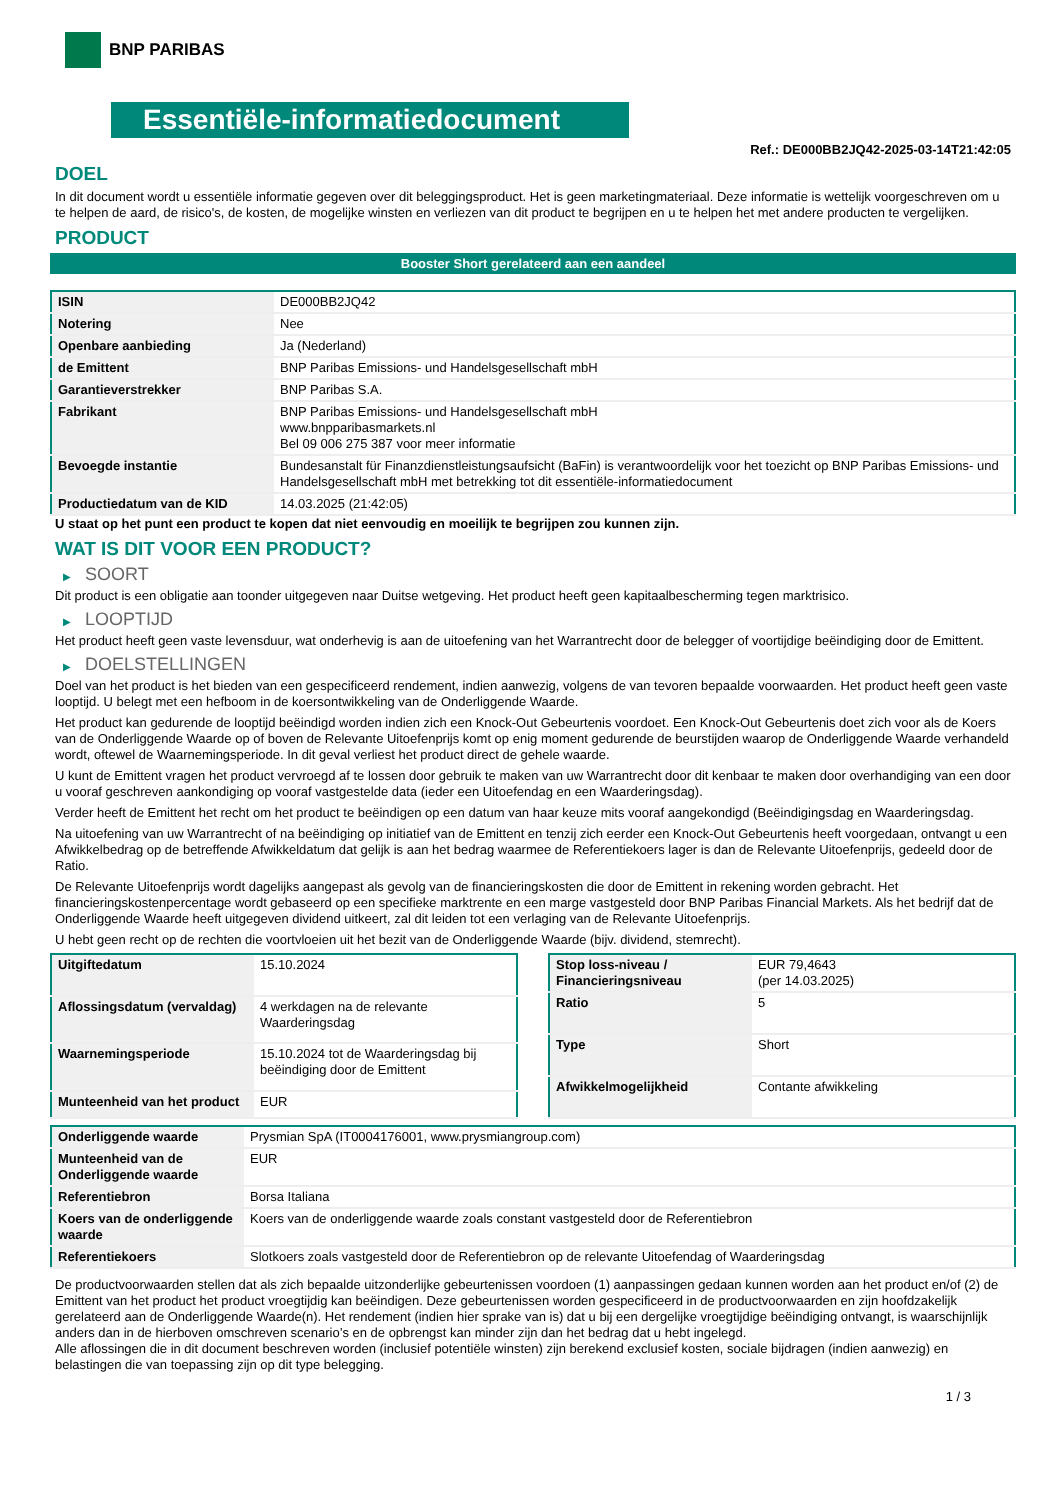BNP PARIBAS
Essentiële-informatiedocument
Ref.: DE000BB2JQ42-2025-03-14T21:42:05
DOEL
In dit document wordt u essentiële informatie gegeven over dit beleggingsproduct. Het is geen marketingmateriaal. Deze informatie is wettelijk voorgeschreven om u te helpen de aard, de risico's, de kosten, de mogelijke winsten en verliezen van dit product te begrijpen en u te helpen het met andere producten te vergelijken.
PRODUCT
Booster Short gerelateerd aan een aandeel
| ISIN | DE000BB2JQ42 |
| Notering | Nee |
| Openbare aanbieding | Ja (Nederland) |
| de Emittent | BNP Paribas Emissions- und Handelsgesellschaft mbH |
| Garantieverstrekker | BNP Paribas S.A. |
| Fabrikant | BNP Paribas Emissions- und Handelsgesellschaft mbH www.bnpparibasmarkets.nl Bel 09 006 275 387 voor meer informatie |
| Bevoegde instantie | Bundesanstalt für Finanzdienstleistungsaufsicht (BaFin) is verantwoordelijk voor het toezicht op BNP Paribas Emissions- und Handelsgesellschaft mbH met betrekking tot dit essentiële-informatiedocument |
| Productiedatum van de KID | 14.03.2025 (21:42:05) |
U staat op het punt een product te kopen dat niet eenvoudig en moeilijk te begrijpen zou kunnen zijn.
WAT IS DIT VOOR EEN PRODUCT?
▶ SOORT
Dit product is een obligatie aan toonder uitgegeven naar Duitse wetgeving. Het product heeft geen kapitaalbescherming tegen marktrisico.
▶ LOOPTIJD
Het product heeft geen vaste levensduur, wat onderhevig is aan de uitoefening van het Warrantrecht door de belegger of voortijdige beëindiging door de Emittent.
▶ DOELSTELLINGEN
Doel van het product is het bieden van een gespecificeerd rendement, indien aanwezig, volgens de van tevoren bepaalde voorwaarden. Het product heeft geen vaste looptijd. U belegt met een hefboom in de koersontwikkeling van de Onderliggende Waarde.
Het product kan gedurende de looptijd beëindigd worden indien zich een Knock-Out Gebeurtenis voordoet. Een Knock-Out Gebeurtenis doet zich voor als de Koers van de Onderliggende Waarde op of boven de Relevante Uitoefenprijs komt op enig moment gedurende de beurstijden waarop de Onderliggende Waarde verhandeld wordt, oftewel de Waarnemingsperiode. In dit geval verliest het product direct de gehele waarde.
U kunt de Emittent vragen het product vervroegd af te lossen door gebruik te maken van uw Warrantrecht door dit kenbaar te maken door overhandiging van een door u vooraf geschreven aankondiging op vooraf vastgestelde data (ieder een Uitoefendag en een Waarderingsdag).
Verder heeft de Emittent het recht om het product te beëindigen op een datum van haar keuze mits vooraf aangekondigd (Beëindigingsdag en Waarderingsdag.
Na uitoefening van uw Warrantrecht of na beëindiging op initiatief van de Emittent en tenzij zich eerder een Knock-Out Gebeurtenis heeft voorgedaan, ontvangt u een Afwikkelbedrag op de betreffende Afwikkeldatum dat gelijk is aan het bedrag waarmee de Referentiekoers lager is dan de Relevante Uitoefenprijs, gedeeld door de Ratio.
De Relevante Uitoefenprijs wordt dagelijks aangepast als gevolg van de financieringskosten die door de Emittent in rekening worden gebracht. Het financieringskostenpercentage wordt gebaseerd op een specifieke marktrente en een marge vastgesteld door BNP Paribas Financial Markets. Als het bedrijf dat de Onderliggende Waarde heeft uitgegeven dividend uitkeert, zal dit leiden tot een verlaging van de Relevante Uitoefenprijs.
U hebt geen recht op de rechten die voortvloeien uit het bezit van de Onderliggende Waarde (bijv. dividend, stemrecht).
| Uitgiftedatum | 15.10.2024 |
| Aflossingsdatum (vervaldag) | 4 werkdagen na de relevante Waarderingsdag |
| Waarnemingsperiode | 15.10.2024 tot de Waarderingsdag bij beëindiging door de Emittent |
| Munteenheid van het product | EUR |
| Stop loss-niveau / Financieringsniveau | EUR 79,4643 (per 14.03.2025) |
| Ratio | 5 |
| Type | Short |
| Afwikkelmogelijkheid | Contante afwikkeling |
| Onderliggende waarde | Prysmian SpA (IT0004176001, www.prysmiangroup.com) |
| Munteenheid van de Onderliggende waarde | EUR |
| Referentiebron | Borsa Italiana |
| Koers van de onderliggende waarde | Koers van de onderliggende waarde zoals constant vastgesteld door de Referentiebron |
| Referentiekoers | Slotkoers zoals vastgesteld door de Referentiebron op de relevante Uitoefendag of Waarderingsdag |
De productvoorwaarden stellen dat als zich bepaalde uitzonderlijke gebeurtenissen voordoen (1) aanpassingen gedaan kunnen worden aan het product en/of (2) de Emittent van het product het product vroegtijdig kan beëindigen. Deze gebeurtenissen worden gespecificeerd in de productvoorwaarden en zijn hoofdzakelijk gerelateerd aan de Onderliggende Waarde(n). Het rendement (indien hier sprake van is) dat u bij een dergelijke vroegtijdige beëindiging ontvangt, is waarschijnlijk anders dan in de hierboven omschreven scenario’s en de opbrengst kan minder zijn dan het bedrag dat u hebt ingelegd.
Alle aflossingen die in dit document beschreven worden (inclusief potentiële winsten) zijn berekend exclusief kosten, sociale bijdragen (indien aanwezig) en belastingen die van toepassing zijn op dit type belegging.
1 / 3